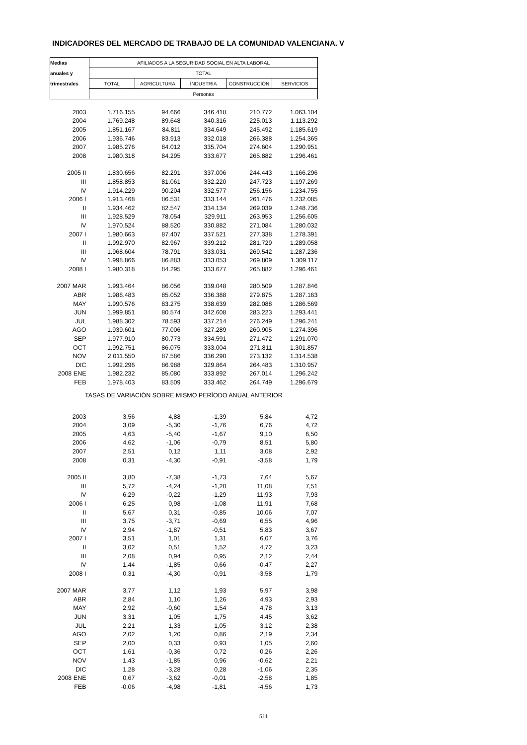INDICADORES DEL MERCADO DE TRABAJO DE LA COMUNIDAD VALENCIANA. V
| Medias | AFILIADOS A LA SEGURIDAD SOCIAL EN ALTA LABORAL | | | | |
| --- | --- | --- | --- | --- | --- |
| anuales y | TOTAL | | | | |
| trimestrales | TOTAL | AGRICULTURA | INDUSTRIA | CONSTRUCCIÓN | SERVICIOS |
| | Personas | | | | |
| 2003 | 1.716.155 | 94.666 | 346.418 | 210.772 | 1.063.104 |
| 2004 | 1.769.248 | 89.648 | 340.316 | 225.013 | 1.113.292 |
| 2005 | 1.851.167 | 84.811 | 334.649 | 245.492 | 1.185.619 |
| 2006 | 1.936.746 | 83.913 | 332.018 | 266.388 | 1.254.365 |
| 2007 | 1.985.276 | 84.012 | 335.704 | 274.604 | 1.290.951 |
| 2008 | 1.980.318 | 84.295 | 333.677 | 265.882 | 1.296.461 |
| 2005 II | 1.830.656 | 82.291 | 337.006 | 244.443 | 1.166.296 |
| III | 1.858.853 | 81.061 | 332.220 | 247.723 | 1.197.269 |
| IV | 1.914.229 | 90.204 | 332.577 | 256.156 | 1.234.755 |
| 2006 I | 1.913.468 | 86.531 | 333.144 | 261.476 | 1.232.085 |
| II | 1.934.462 | 82.547 | 334.134 | 269.039 | 1.248.736 |
| III | 1.928.529 | 78.054 | 329.911 | 263.953 | 1.256.605 |
| IV | 1.970.524 | 88.520 | 330.882 | 271.084 | 1.280.032 |
| 2007 I | 1.980.663 | 87.407 | 337.521 | 277.338 | 1.278.391 |
| II | 1.992.970 | 82.967 | 339.212 | 281.729 | 1.289.058 |
| III | 1.968.604 | 78.791 | 333.031 | 269.542 | 1.287.236 |
| IV | 1.998.866 | 86.883 | 333.053 | 269.809 | 1.309.117 |
| 2008 I | 1.980.318 | 84.295 | 333.677 | 265.882 | 1.296.461 |
| 2007 MAR | 1.993.464 | 86.056 | 339.048 | 280.509 | 1.287.846 |
| ABR | 1.988.483 | 85.052 | 336.388 | 279.875 | 1.287.163 |
| MAY | 1.990.576 | 83.275 | 338.639 | 282.088 | 1.286.569 |
| JUN | 1.999.851 | 80.574 | 342.608 | 283.223 | 1.293.441 |
| JUL | 1.988.302 | 78.593 | 337.214 | 276.249 | 1.296.241 |
| AGO | 1.939.601 | 77.006 | 327.289 | 260.905 | 1.274.396 |
| SEP | 1.977.910 | 80.773 | 334.591 | 271.472 | 1.291.070 |
| OCT | 1.992.751 | 86.075 | 333.004 | 271.811 | 1.301.857 |
| NOV | 2.011.550 | 87.586 | 336.290 | 273.132 | 1.314.538 |
| DIC | 1.992.296 | 86.988 | 329.864 | 264.483 | 1.310.957 |
| 2008 ENE | 1.982.232 | 85.080 | 333.892 | 267.014 | 1.296.242 |
| FEB | 1.978.403 | 83.509 | 333.462 | 264.749 | 1.296.679 |
| TASAS DE VARIACIÓN SOBRE MISMO PERÍODO ANUAL ANTERIOR | | | | | |
| 2003 | 3,56 | 4,88 | -1,39 | 5,84 | 4,72 |
| 2004 | 3,09 | -5,30 | -1,76 | 6,76 | 4,72 |
| 2005 | 4,63 | -5,40 | -1,67 | 9,10 | 6,50 |
| 2006 | 4,62 | -1,06 | -0,79 | 8,51 | 5,80 |
| 2007 | 2,51 | 0,12 | 1,11 | 3,08 | 2,92 |
| 2008 | 0,31 | -4,30 | -0,91 | -3,58 | 1,79 |
| 2005 II | 3,80 | -7,38 | -1,73 | 7,64 | 5,67 |
| III | 5,72 | -4,24 | -1,20 | 11,08 | 7,51 |
| IV | 6,29 | -0,22 | -1,29 | 11,93 | 7,93 |
| 2006 I | 6,25 | 0,98 | -1,08 | 11,91 | 7,68 |
| II | 5,67 | 0,31 | -0,85 | 10,06 | 7,07 |
| III | 3,75 | -3,71 | -0,69 | 6,55 | 4,96 |
| IV | 2,94 | -1,87 | -0,51 | 5,83 | 3,67 |
| 2007 I | 3,51 | 1,01 | 1,31 | 6,07 | 3,76 |
| II | 3,02 | 0,51 | 1,52 | 4,72 | 3,23 |
| III | 2,08 | 0,94 | 0,95 | 2,12 | 2,44 |
| IV | 1,44 | -1,85 | 0,66 | -0,47 | 2,27 |
| 2008 I | 0,31 | -4,30 | -0,91 | -3,58 | 1,79 |
| 2007 MAR | 3,77 | 1,12 | 1,93 | 5,97 | 3,98 |
| ABR | 2,84 | 1,10 | 1,26 | 4,93 | 2,93 |
| MAY | 2,92 | -0,60 | 1,54 | 4,78 | 3,13 |
| JUN | 3,31 | 1,05 | 1,75 | 4,45 | 3,62 |
| JUL | 2,21 | 1,33 | 1,05 | 3,12 | 2,38 |
| AGO | 2,02 | 1,20 | 0,86 | 2,19 | 2,34 |
| SEP | 2,00 | 0,33 | 0,93 | 1,05 | 2,60 |
| OCT | 1,61 | -0,36 | 0,72 | 0,26 | 2,26 |
| NOV | 1,43 | -1,85 | 0,96 | -0,62 | 2,21 |
| DIC | 1,28 | -3,28 | 0,28 | -1,06 | 2,35 |
| 2008 ENE | 0,67 | -3,62 | -0,01 | -2,58 | 1,85 |
| FEB | -0,06 | -4,98 | -1,81 | -4,56 | 1,73 |
511